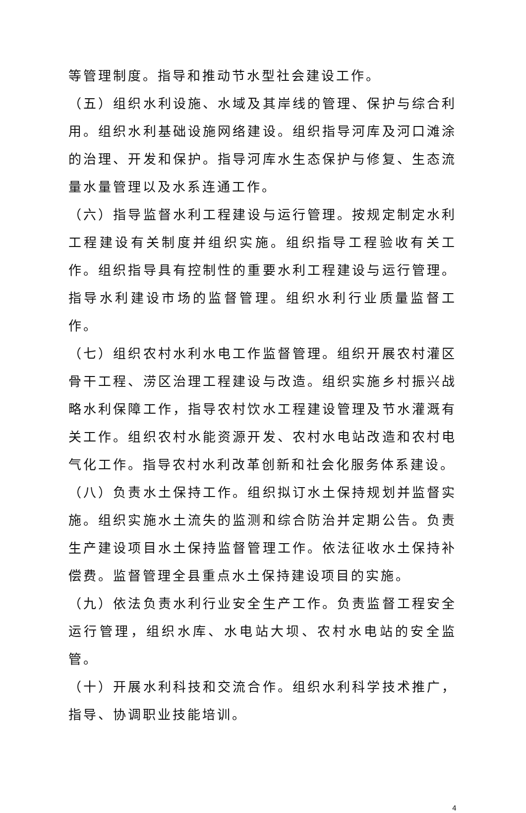等管理制度。指导和推动节水型社会建设工作。
（五）组织水利设施、水域及其岸线的管理、保护与综合利用。组织水利基础设施网络建设。组织指导河库及河口滩涂的治理、开发和保护。指导河库水生态保护与修复、生态流量水量管理以及水系连通工作。
（六）指导监督水利工程建设与运行管理。按规定制定水利工程建设有关制度并组织实施。组织指导工程验收有关工作。组织指导具有控制性的重要水利工程建设与运行管理。指导水利建设市场的监督管理。组织水利行业质量监督工作。
（七）组织农村水利水电工作监督管理。组织开展农村灌区骨干工程、涝区治理工程建设与改造。组织实施乡村振兴战略水利保障工作，指导农村饮水工程建设管理及节水灌溉有关工作。组织农村水能资源开发、农村水电站改造和农村电气化工作。指导农村水利改革创新和社会化服务体系建设。
（八）负责水土保持工作。组织拟订水土保持规划并监督实施。组织实施水土流失的监测和综合防治并定期公告。负责生产建设项目水土保持监督管理工作。依法征收水土保持补偿费。监督管理全县重点水土保持建设项目的实施。
（九）依法负责水利行业安全生产工作。负责监督工程安全运行管理，组织水库、水电站大坝、农村水电站的安全监管。
（十）开展水利科技和交流合作。组织水利科学技术推广，指导、协调职业技能培训。
4